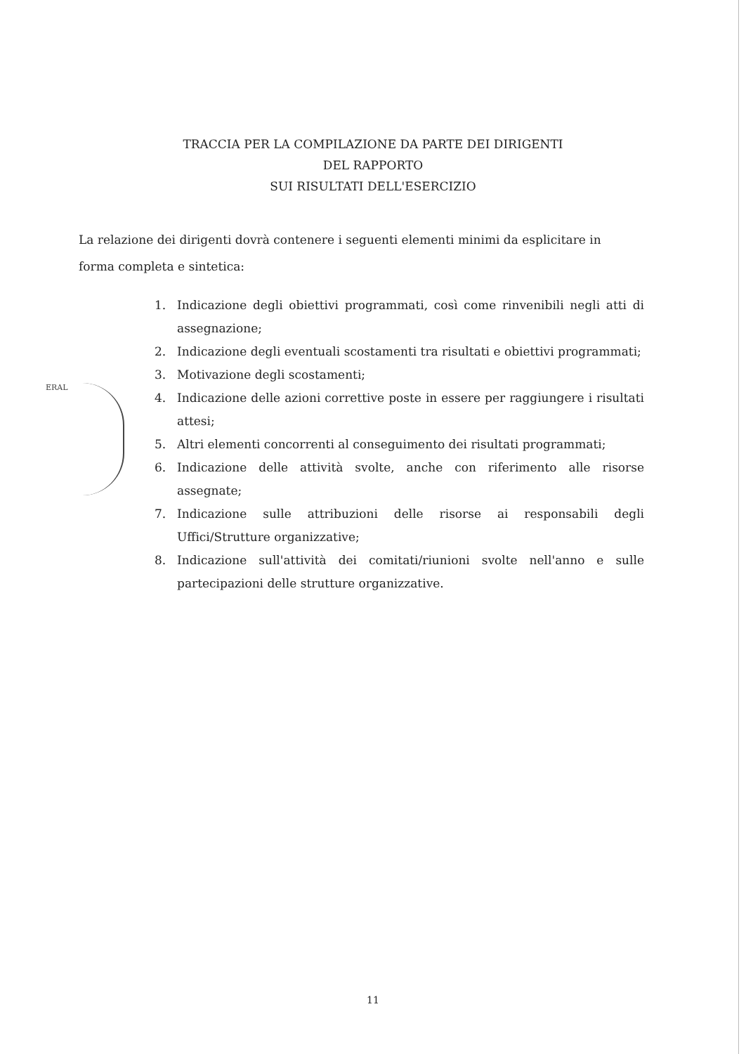ERAL
TRACCIA PER LA COMPILAZIONE DA PARTE DEI DIRIGENTI
DEL RAPPORTO
SUI RISULTATI DELL'ESERCIZIO
La relazione dei dirigenti dovrà contenere i seguenti elementi minimi da esplicitare in forma completa e sintetica:
1. Indicazione degli obiettivi programmati, così come rinvenibili negli atti di assegnazione;
2. Indicazione degli eventuali scostamenti tra risultati e obiettivi programmati;
3. Motivazione degli scostamenti;
4. Indicazione delle azioni correttive poste in essere per raggiungere i risultati attesi;
5. Altri elementi concorrenti al conseguimento dei risultati programmati;
6. Indicazione delle attività svolte, anche con riferimento alle risorse assegnate;
7. Indicazione sulle attribuzioni delle risorse ai responsabili degli Uffici/Strutture organizzative;
8. Indicazione sull'attività dei comitati/riunioni svolte nell'anno e sulle partecipazioni delle strutture organizzative.
11